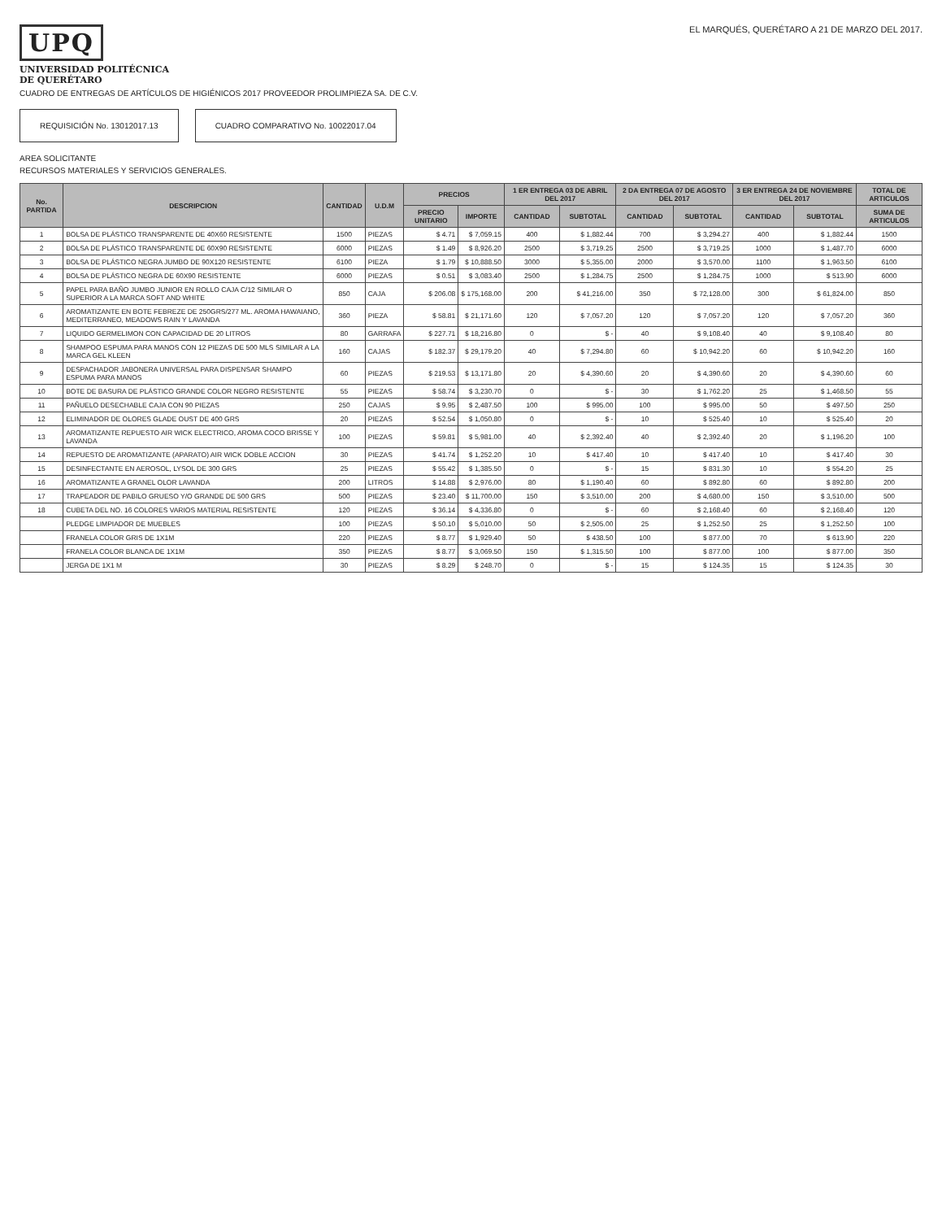UPQ
UNIVERSIDAD POLITÉCNICA
DE QUERÉTARO
EL MARQUÉS, QUERÉTARO A 21 DE MARZO DEL 2017.
CUADRO DE ENTREGAS DE ARTÍCULOS DE HIGIÉNICOS 2017 PROVEEDOR PROLIMPIEZA SA. DE C.V.
REQUISICIÓN No. 13012017.13 CUADRO COMPARATIVO No. 10022017.04
AREA SOLICITANTE
RECURSOS MATERIALES Y SERVICIOS GENERALES.
| No. PARTIDA | DESCRIPCION | CANTIDAD | U.D.M | PRECIOS | | 1 ER ENTREGA 03 DE ABRIL DEL 2017 | | 2 DA ENTREGA 07 DE AGOSTO DEL 2017 | | 3 ER ENTREGA 24 DE NOVIEMBRE DEL 2017 | | TOTAL DE ARTICULOS |
| --- | --- | --- | --- | --- | --- | --- | --- | --- | --- | --- | --- | --- |
| | | | | PRECIO UNITARIO | IMPORTE | CANTIDAD | SUBTOTAL | CANTIDAD | SUBTOTAL | CANTIDAD | SUBTOTAL | SUMA DE ARTICULOS |
| 1 | BOLSA DE PLÁSTICO TRANSPARENTE DE 40X60 RESISTENTE | 1500 | PIEZAS | $ 4.71 | $ 7,059.15 | 400 | $ 1,882.44 | 700 | $ 3,294.27 | 400 | $ 1,882.44 | 1500 |
| 2 | BOLSA DE PLÁSTICO TRANSPARENTE DE 60X90 RESISTENTE | 6000 | PIEZAS | $ 1.49 | $ 8,926.20 | 2500 | $ 3,719.25 | 2500 | $ 3,719.25 | 1000 | $ 1,487.70 | 6000 |
| 3 | BOLSA DE PLÁSTICO NEGRA JUMBO DE 90X120 RESISTENTE | 6100 | PIEZA | $ 1.79 | $ 10,888.50 | 3000 | $ 5,355.00 | 2000 | $ 3,570.00 | 1100 | $ 1,963.50 | 6100 |
| 4 | BOLSA DE PLÁSTICO NEGRA DE 60X90 RESISTENTE | 6000 | PIEZAS | $ 0.51 | $ 3,083.40 | 2500 | $ 1,284.75 | 2500 | $ 1,284.75 | 1000 | $ 513.90 | 6000 |
| 5 | PAPEL PARA BAÑO JUMBO JUNIOR EN ROLLO CAJA C/12 SIMILAR O SUPERIOR A LA MARCA SOFT AND WHITE | 850 | CAJA | $ 206.08 | $ 175,168.00 | 200 | $ 41,216.00 | 350 | $ 72,128.00 | 300 | $ 61,824.00 | 850 |
| 6 | AROMATIZANTE EN BOTE FEBREZE DE 250GRS/277 ML. AROMA HAWAIANO, MEDITERRANEO, MEADOWS RAIN Y LAVANDA | 360 | PIEZA | $ 58.81 | $ 21,171.60 | 120 | $ 7,057.20 | 120 | $ 7,057.20 | 120 | $ 7,057.20 | 360 |
| 7 | LIQUIDO GERMELIMON CON CAPACIDAD DE 20 LITROS | 80 | GARRAFA | $ 227.71 | $ 18,216.80 | 0 | $ - | 40 | $ 9,108.40 | 40 | $ 9,108.40 | 80 |
| 8 | SHAMPOO ESPUMA PARA MANOS CON 12 PIEZAS DE 500 MLS SIMILAR A LA MARCA GEL KLEEN | 160 | CAJAS | $ 182.37 | $ 29,179.20 | 40 | $ 7,294.80 | 60 | $ 10,942.20 | 60 | $ 10,942.20 | 160 |
| 9 | DESPACHADOR JABONERA UNIVERSAL PARA DISPENSAR SHAMPO ESPUMA PARA MANOS | 60 | PIEZAS | $ 219.53 | $ 13,171.80 | 20 | $ 4,390.60 | 20 | $ 4,390.60 | 20 | $ 4,390.60 | 60 |
| 10 | BOTE DE BASURA DE PLÁSTICO GRANDE COLOR NEGRO RESISTENTE | 55 | PIEZAS | $ 58.74 | $ 3,230.70 | 0 | $ - | 30 | $ 1,762.20 | 25 | $ 1,468.50 | 55 |
| 11 | PAÑUELO DESECHABLE CAJA CON 90 PIEZAS | 250 | CAJAS | $ 9.95 | $ 2,487.50 | 100 | $ 995.00 | 100 | $ 995.00 | 50 | $ 497.50 | 250 |
| 12 | ELIMINADOR DE OLORES GLADE OUST DE 400 GRS | 20 | PIEZAS | $ 52.54 | $ 1,050.80 | 0 | $ - | 10 | $ 525.40 | 10 | $ 525.40 | 20 |
| 13 | AROMATIZANTE REPUESTO AIR WICK ELECTRICO, AROMA COCO BRISSE Y LAVANDA | 100 | PIEZAS | $ 59.81 | $ 5,981.00 | 40 | $ 2,392.40 | 40 | $ 2,392.40 | 20 | $ 1,196.20 | 100 |
| 14 | REPUESTO DE AROMATIZANTE (APARATO) AIR WICK DOBLE ACCION | 30 | PIEZAS | $ 41.74 | $ 1,252.20 | 10 | $ 417.40 | 10 | $ 417.40 | 10 | $ 417.40 | 30 |
| 15 | DESINFECTANTE EN AEROSOL, LYSOL DE 300 GRS | 25 | PIEZAS | $ 55.42 | $ 1,385.50 | 0 | $ - | 15 | $ 831.30 | 10 | $ 554.20 | 25 |
| 16 | AROMATIZANTE A GRANEL OLOR LAVANDA | 200 | LITROS | $ 14.88 | $ 2,976.00 | 80 | $ 1,190.40 | 60 | $ 892.80 | 60 | $ 892.80 | 200 |
| 17 | TRAPEADOR DE PABILO GRUESO Y/O GRANDE DE 500 GRS | 500 | PIEZAS | $ 23.40 | $ 11,700.00 | 150 | $ 3,510.00 | 200 | $ 4,680.00 | 150 | $ 3,510.00 | 500 |
| 18 | CUBETA DEL NO. 16 COLORES VARIOS MATERIAL RESISTENTE | 120 | PIEZAS | $ 36.14 | $ 4,336.80 | 0 | $ - | 60 | $ 2,168.40 | 60 | $ 2,168.40 | 120 |
| | PLEDGE LIMPIADOR DE MUEBLES | 100 | PIEZAS | $ 50.10 | $ 5,010.00 | 50 | $ 2,505.00 | 25 | $ 1,252.50 | 25 | $ 1,252.50 | 100 |
| | FRANELA COLOR GRIS DE 1X1M | 220 | PIEZAS | $ 8.77 | $ 1,929.40 | 50 | $ 438.50 | 100 | $ 877.00 | 70 | $ 613.90 | 220 |
| | FRANELA COLOR BLANCA DE 1X1M | 350 | PIEZAS | $ 8.77 | $ 3,069.50 | 150 | $ 1,315.50 | 100 | $ 877.00 | 100 | $ 877.00 | 350 |
| | JERGA DE 1X1 M | 30 | PIEZAS | $ 8.29 | $ 248.70 | 0 | $ - | 15 | $ 124.35 | 15 | $ 124.35 | 30 |